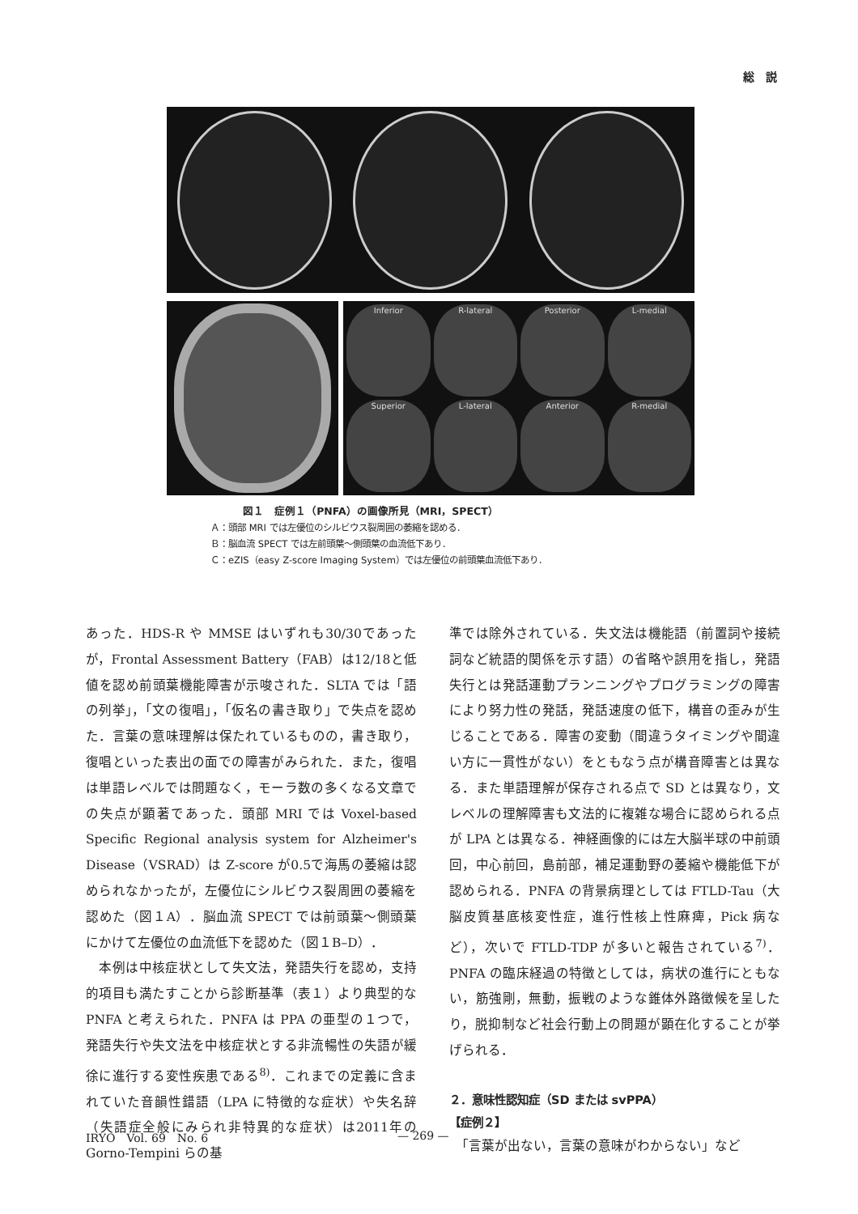総　説
Inferior
R-lateral
Posterior
L-medial
Superior
L-lateral
Anterior
R-medial
図１　症例１（PNFA）の画像所見（MRI，SPECT）
Ａ：頭部 MRI では左優位のシルビウス裂周囲の萎縮を認める．
Ｂ：脳血流 SPECT では左前頭葉～側頭葉の血流低下あり．
Ｃ：eZIS（easy Z-score Imaging System）では左優位の前頭葉血流低下あり．
あった．HDS-R や MMSE はいずれも30/30であったが，Frontal Assessment Battery（FAB）は12/18と低値を認め前頭葉機能障害が示唆された．SLTA では「語の列挙」，「文の復唱」，「仮名の書き取り」で失点を認めた．言葉の意味理解は保たれているものの，書き取り，復唱といった表出の面での障害がみられた．また，復唱は単語レベルでは問題なく，モーラ数の多くなる文章での失点が顕著であった．頭部 MRI では Voxel-based Specific Regional analysis system for Alzheimer's Disease（VSRAD）は Z-score が0.5で海馬の萎縮は認められなかったが，左優位にシルビウス裂周囲の萎縮を認めた（図１A）．脳血流 SPECT では前頭葉～側頭葉にかけて左優位の血流低下を認めた（図１B–D）．
　本例は中核症状として失文法，発語失行を認め，支持的項目も満たすことから診断基準（表１）より典型的な PNFA と考えられた．PNFA は PPA の亜型の１つで，発語失行や失文法を中核症状とする非流暢性の失語が緩徐に進行する変性疾患である<sup>8)</sup>．これまでの定義に含まれていた音韻性錯語（LPA に特徴的な症状）や失名辞（失語症全般にみられ非特異的な症状）は2011年の Gorno-Tempini らの基
準では除外されている．失文法は機能語（前置詞や接続詞など統語的関係を示す語）の省略や誤用を指し，発語失行とは発話運動プランニングやプログラミングの障害により努力性の発話，発話速度の低下，構音の歪みが生じることである．障害の変動（間違うタイミングや間違い方に一貫性がない）をともなう点が構音障害とは異なる．また単語理解が保存される点で SD とは異なり，文レベルの理解障害も文法的に複雑な場合に認められる点が LPA とは異なる．神経画像的には左大脳半球の中前頭回，中心前回，島前部，補足運動野の萎縮や機能低下が認められる．PNFA の背景病理としては FTLD-Tau（大脳皮質基底核変性症，進行性核上性麻痺，Pick 病など），次いで FTLD-TDP が多いと報告されている<sup>7)</sup>．PNFA の臨床経過の特徴としては，病状の進行にともない，筋強剛，無動，振戦のような錐体外路徴候を呈したり，脱抑制など社会行動上の問題が顕在化することが挙げられる．
２．意味性認知症（SD または svPPA）
【症例２】
　「言葉が出ない，言葉の意味がわからない」など
IRYO　Vol. 69　No. 6 — 269 —